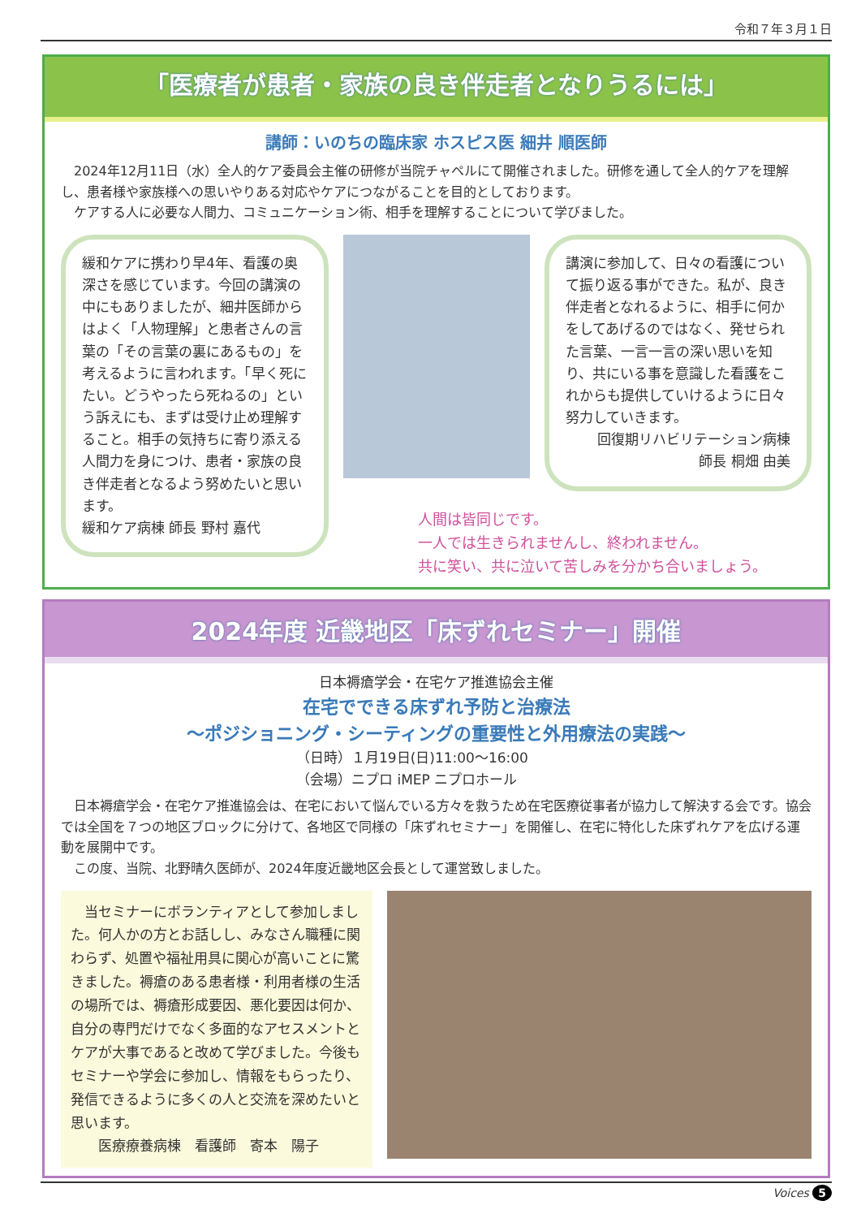令和７年３月１日
「医療者が患者・家族の良き伴走者となりうるには」
講師：いのちの臨床家 ホスピス医 細井 順医師
　2024年12月11日（水）全人的ケア委員会主催の研修が当院チャペルにて開催されました。研修を通して全人的ケアを理解し、患者様や家族様への思いやりある対応やケアにつながることを目的としております。
　ケアする人に必要な人間力、コミュニケーション術、相手を理解することについて学びました。
緩和ケアに携わり早4年、看護の奥深さを感じています。今回の講演の中にもありましたが、細井医師からはよく「人物理解」と患者さんの言葉の「その言葉の裏にあるもの」を考えるように言われます。「早く死にたい。どうやったら死ねるの」という訴えにも、まずは受け止め理解すること。相手の気持ちに寄り添える人間力を身につけ、患者・家族の良き伴走者となるよう努めたいと思います。
緩和ケア病棟 師長 野村 嘉代
講演に参加して、日々の看護について振り返る事ができた。私が、良き伴走者となれるように、相手に何かをしてあげるのではなく、発せられた言葉、一言一言の深い思いを知り、共にいる事を意識した看護をこれからも提供していけるように日々努力していきます。
回復期リハビリテーション病棟
師長 桐畑 由美
人間は皆同じです。
一人では生きられませんし、終われません。
共に笑い、共に泣いて苦しみを分かち合いましょう。
2024年度 近畿地区「床ずれセミナー」開催
日本褥瘡学会・在宅ケア推進協会主催
在宅でできる床ずれ予防と治療法
～ポジショニング・シーティングの重要性と外用療法の実践～
（日時）１月19日(日)11:00～16:00
（会場）ニプロ iMEP ニプロホール
　日本褥瘡学会・在宅ケア推進協会は、在宅において悩んでいる方々を救うため在宅医療従事者が協力して解決する会です。協会では全国を７つの地区ブロックに分けて、各地区で同様の「床ずれセミナー」を開催し、在宅に特化した床ずれケアを広げる運動を展開中です。
　この度、当院、北野晴久医師が、2024年度近畿地区会長として運営致しました。
　当セミナーにボランティアとして参加しました。何人かの方とお話しし、みなさん職種に関わらず、処置や福祉用具に関心が高いことに驚きました。褥瘡のある患者様・利用者様の生活の場所では、褥瘡形成要因、悪化要因は何か、自分の専門だけでなく多面的なアセスメントとケアが大事であると改めて学びました。今後もセミナーや学会に参加し、情報をもらったり、発信できるように多くの人と交流を深めたいと思います。
　　医療療養病棟　看護師　寄本　陽子
Voices 5